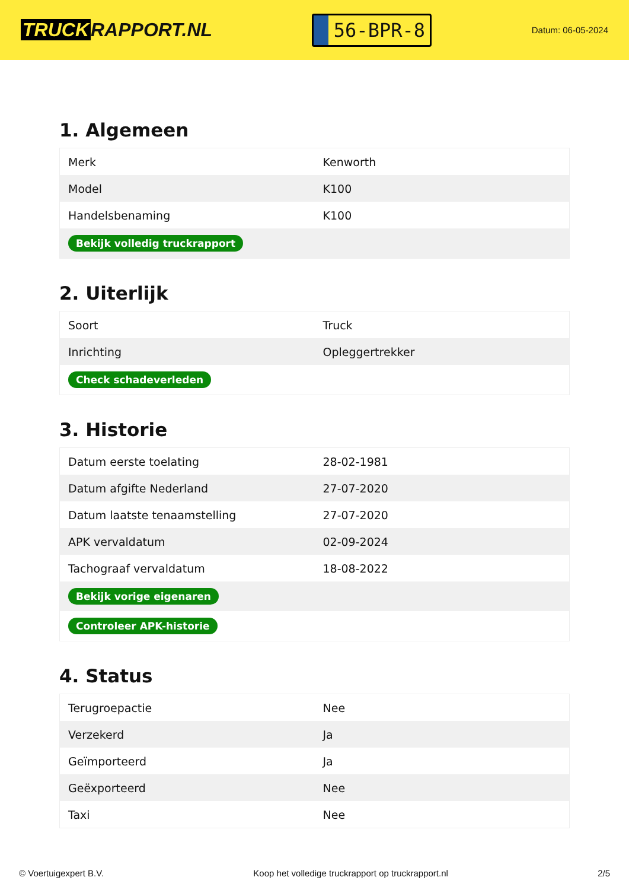TRUCK RAPPORT.NL
56-BPR-8
Datum: 06-05-2024
1. Algemeen
| Merk | Kenworth |
| Model | K100 |
| Handelsbenaming | K100 |
| Bekijk volledig truckrapport | |
2. Uiterlijk
| Soort | Truck |
| Inrichting | Opleggertrekker |
| Check schadeverleden | |
3. Historie
| Datum eerste toelating | 28-02-1981 |
| Datum afgifte Nederland | 27-07-2020 |
| Datum laatste tenaamstelling | 27-07-2020 |
| APK vervaldatum | 02-09-2024 |
| Tachograaf vervaldatum | 18-08-2022 |
| Bekijk vorige eigenaren | |
| Controleer APK-historie | |
4. Status
| Terugroepactie | Nee |
| Verzekerd | Ja |
| Geïmporteerd | Ja |
| Geëxporteerd | Nee |
| Taxi | Nee |
© Voertuigexpert B.V. Koop het volledige truckrapport op truckrapport.nl 2/5